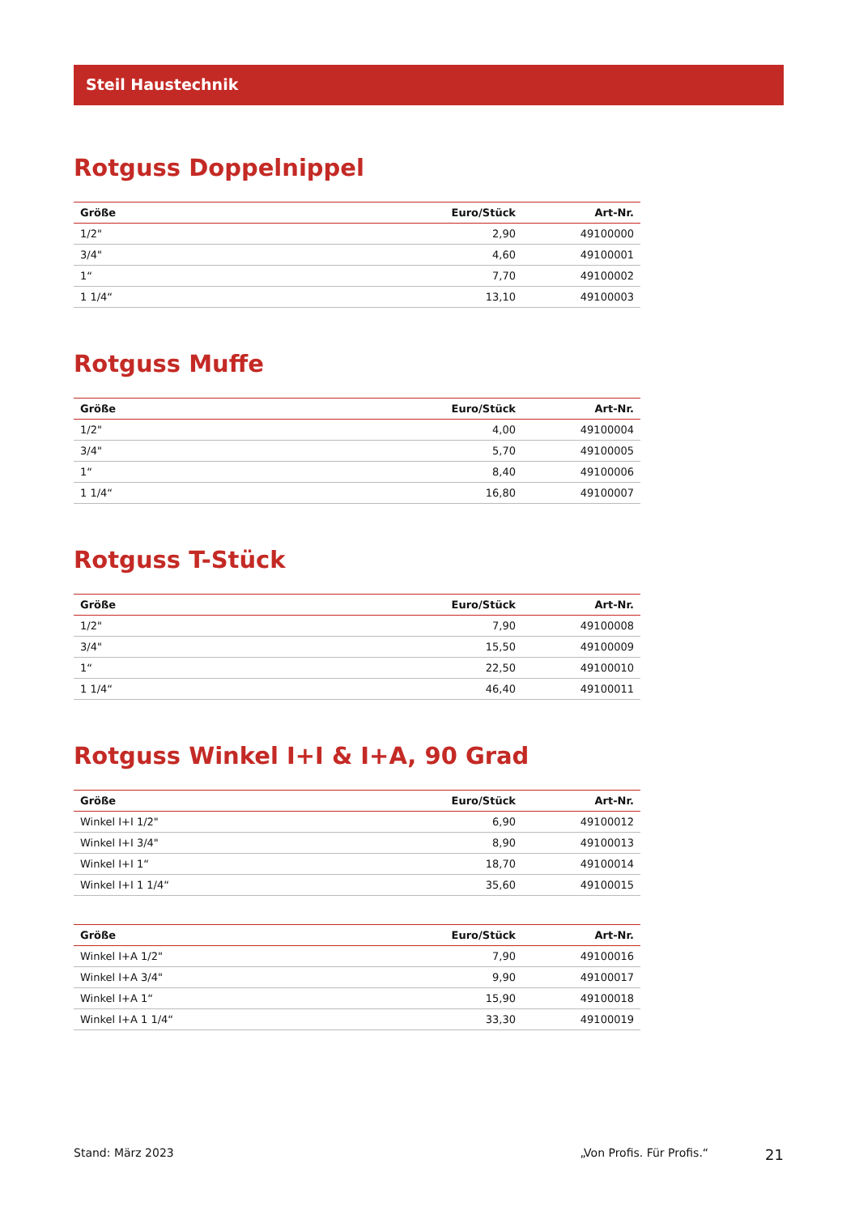Steil Haustechnik
Rotguss Doppelnippel
| Größe | Euro/Stück | Art-Nr. |
| --- | --- | --- |
| 1/2" | 2,90 | 49100000 |
| 3/4" | 4,60 | 49100001 |
| 1“ | 7,70 | 49100002 |
| 1 1/4“ | 13,10 | 49100003 |
Rotguss Muffe
| Größe | Euro/Stück | Art-Nr. |
| --- | --- | --- |
| 1/2" | 4,00 | 49100004 |
| 3/4" | 5,70 | 49100005 |
| 1“ | 8,40 | 49100006 |
| 1 1/4“ | 16,80 | 49100007 |
Rotguss T-Stück
| Größe | Euro/Stück | Art-Nr. |
| --- | --- | --- |
| 1/2" | 7,90 | 49100008 |
| 3/4" | 15,50 | 49100009 |
| 1“ | 22,50 | 49100010 |
| 1 1/4“ | 46,40 | 49100011 |
Rotguss Winkel I+I & I+A, 90 Grad
| Größe | Euro/Stück | Art-Nr. |
| --- | --- | --- |
| Winkel I+I 1/2" | 6,90 | 49100012 |
| Winkel I+I 3/4" | 8,90 | 49100013 |
| Winkel I+I 1“ | 18,70 | 49100014 |
| Winkel I+I 1 1/4“ | 35,60 | 49100015 |
| Größe | Euro/Stück | Art-Nr. |
| --- | --- | --- |
| Winkel I+A 1/2" | 7,90 | 49100016 |
| Winkel I+A 3/4" | 9,90 | 49100017 |
| Winkel I+A 1“ | 15,90 | 49100018 |
| Winkel I+A 1 1/4“ | 33,30 | 49100019 |
Stand: März 2023 „Von Profis. Für Profis.“21